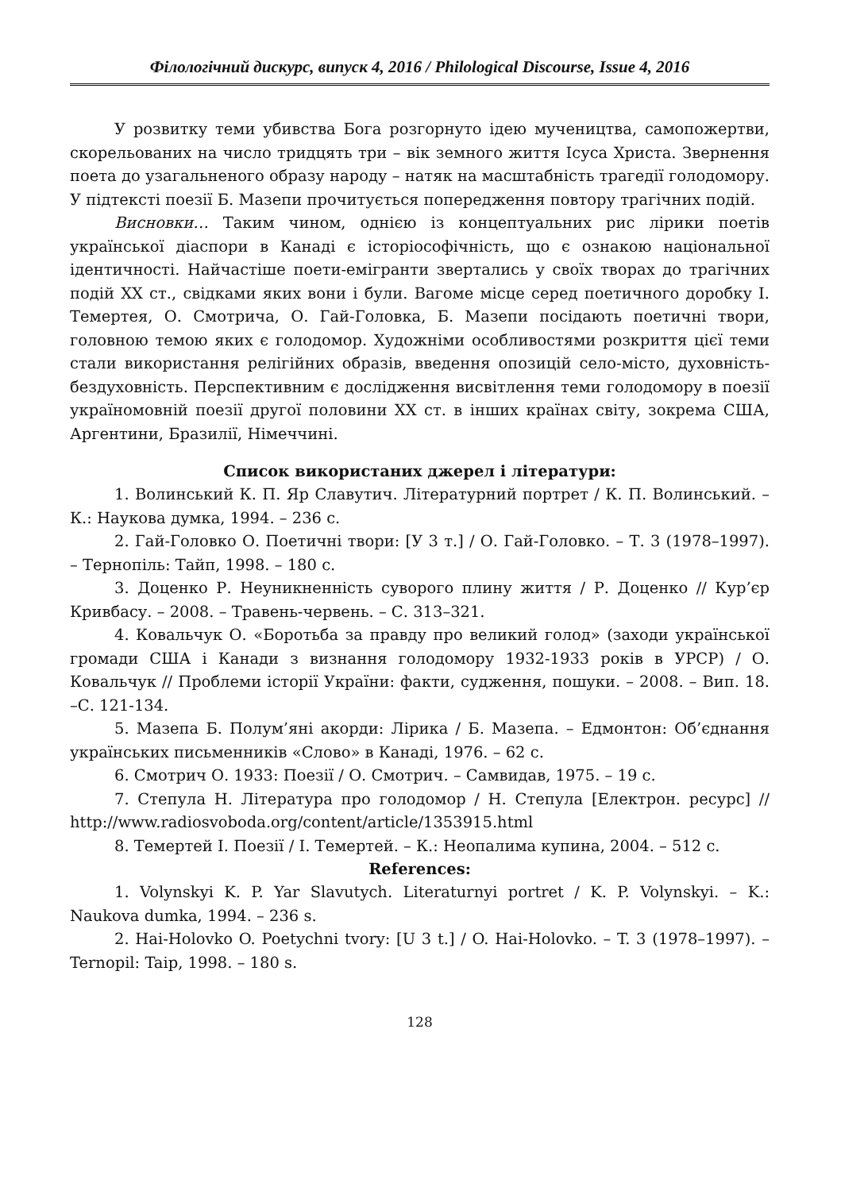Філологічний дискурс, випуск 4, 2016 / Philological Discourse, Issue 4, 2016
У розвитку теми убивства Бога розгорнуто ідею мучеництва, самопожертви, скорельованих на число тридцять три – вік земного життя Ісуса Христа. Звернення поета до узагальненого образу народу – натяк на масштабність трагедії голодомору. У підтексті поезії Б. Мазепи прочитується попередження повтору трагічних подій.
Висновки… Таким чином, однією із концептуальних рис лірики поетів української діаспори в Канаді є історіософічність, що є ознакою національної ідентичності. Найчастіше поети-емігранти звертались у своїх творах до трагічних подій ХХ ст., свідками яких вони і були. Вагоме місце серед поетичного доробку І. Темертея, О. Смотрича, О. Гай-Головка, Б. Мазепи посідають поетичні твори, головною темою яких є голодомор. Художніми особливостями розкриття цієї теми стали використання релігійних образів, введення опозицій село-місто, духовність-бездуховність. Перспективним є дослідження висвітлення теми голодомору в поезії україномовній поезії другої половини ХХ ст. в інших країнах світу, зокрема США, Аргентини, Бразилії, Німеччині.
Список використаних джерел і літератури:
1. Волинський К. П. Яр Славутич. Літературний портрет / К. П. Волинський. – К.: Наукова думка, 1994. – 236 с.
2. Гай-Головко О. Поетичні твори: [У 3 т.] / О. Гай-Головко. – Т. 3 (1978–1997). – Тернопіль: Тайп, 1998. – 180 с.
3. Доценко Р. Неуникненність суворого плину життя / Р. Доценко // Кур’єр Кривбасу. – 2008. – Травень-червень. – С. 313–321.
4. Ковальчук О. «Боротьба за правду про великий голод» (заходи української громади США і Канади з визнання голодомору 1932-1933 років в УРСР) / О. Ковальчук // Проблеми історії України: факти, судження, пошуки. – 2008. – Вип. 18. –С. 121-134.
5. Мазепа Б. Полум’яні акорди: Лірика / Б. Мазепа. – Едмонтон: Об’єднання українських письменників «Слово» в Канаді, 1976. – 62 с.
6. Смотрич О. 1933: Поезії / О. Смотрич. – Самвидав, 1975. – 19 с.
7. Степула Н. Література про голодомор / Н. Степула [Електрон. ресурс] // http://www.radiosvoboda.org/content/article/1353915.html
8. Темертей І. Поезії / І. Темертей. – К.: Неопалима купина, 2004. – 512 с.
References:
1. Volynskyi K. P. Yar Slavutych. Literaturnyi portret / K. P. Volynskyi. – K.: Naukova dumka, 1994. – 236 s.
2. Hai-Holovko O. Poetychni tvory: [U 3 t.] / O. Hai-Holovko. – T. 3 (1978–1997). – Ternopil: Taip, 1998. – 180 s.
128